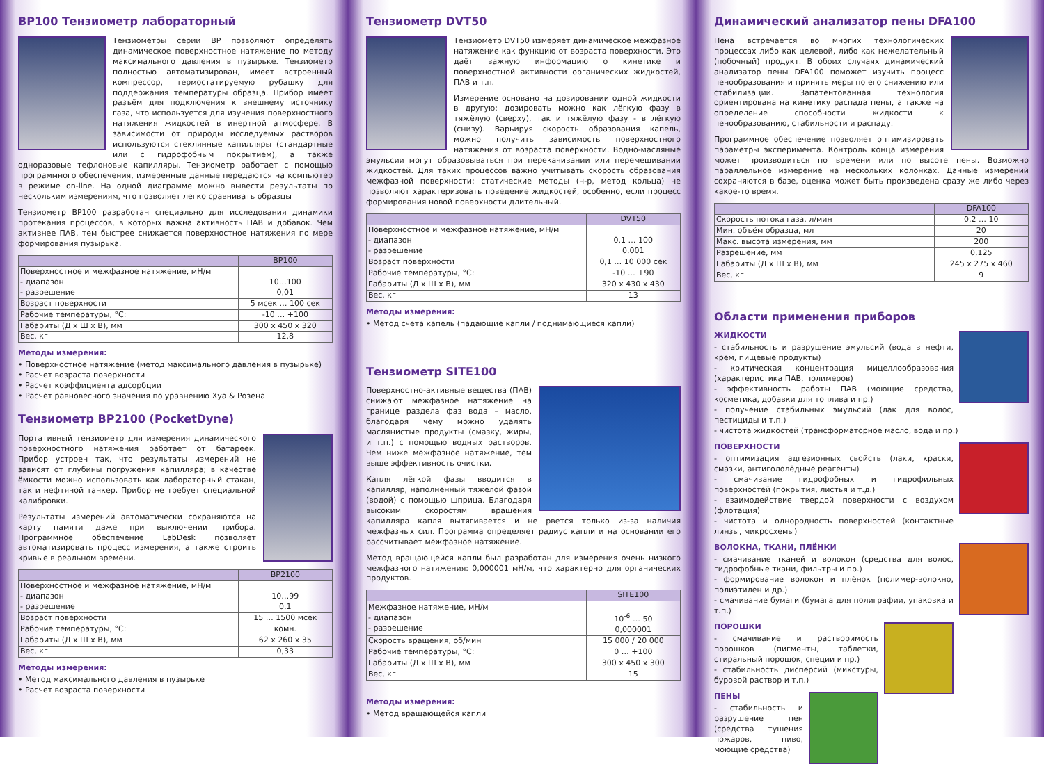BP100 Тензиометр лабораторный
Тензиометры серии BP позволяют определять динамическое поверхностное натяжение по методу максимального давления в пузырьке. Тензиометр полностью автоматизирован, имеет встроенный компрессор, термостатируемую рубашку для поддержания температуры образца. Прибор имеет разъём для подключения к внешнему источнику газа, что используется для изучения поверхностного натяжения жидкостей в инертной атмосфере. В зависимости от природы исследуемых растворов используются стеклянные капилляры (стандартные или с гидрофобным покрытием), а также одноразовые тефлоновые капилляры. Тензиометр работает с помощью программного обеспечения, измеренные данные передаются на компьютер в режиме on-line. На одной диаграмме можно вывести результаты по нескольким измерениям, что позволяет легко сравнивать образцы
Тензиометр BP100 разработан специально для исследования динамики протекания процессов, в которых важна активность ПАВ и добавок. Чем активнее ПАВ, тем быстрее снижается поверхностное натяжения по мере формирования пузырька.
| | BP100 |
| --- | --- |
| Поверхностное и межфазное натяжение, мН/м - диапазон - разрешение | 10…100 0,01 |
| Возраст поверхности | 5 мсек … 100 сек |
| Рабочие температуры, °C: | -10 … +100 |
| Габариты (Д х Ш х В), мм | 300 x 450 x 320 |
| Вес, кг | 12,8 |
Методы измерения:
• Поверхностное натяжение (метод максимального давления в пузырьке)
• Расчет возраста поверхности
• Расчет коэффициента адсорбции
• Расчет равновесного значения по уравнению Хуа & Розена
Тензиометр BP2100 (PocketDyne)
Портативный тензиометр для измерения динамического поверхностного натяжения работает от батареек. Прибор устроен так, что результаты измерений не зависят от глубины погружения капилляра; в качестве ёмкости можно использовать как лабораторный стакан, так и нефтяной танкер. Прибор не требует специальной калибровки.
Результаты измерений автоматически сохраняются на карту памяти даже при выключении прибора. Программное обеспечение LabDesk позволяет автоматизировать процесс измерения, а также строить кривые в реальном времени.
| | BP2100 |
| --- | --- |
| Поверхностное и межфазное натяжение, мН/м - диапазон - разрешение | 10…99 0,1 |
| Возраст поверхности | 15 … 1500 мсек |
| Рабочие температуры, °C: | комн. |
| Габариты (Д х Ш х В), мм | 62 x 260 x 35 |
| Вес, кг | 0,33 |
Методы измерения:
• Метод максимального давления в пузырьке
• Расчет возраста поверхности
Тензиометр DVT50
Тензиометр DVT50 измеряет динамическое межфазное натяжение как функцию от возраста поверхности. Это даёт важную информацию о кинетике и поверхностной активности органических жидкостей, ПАВ и т.п.
Измерение основано на дозировании одной жидкости в другую; дозировать можно как лёгкую фазу в тяжёлую (сверху), так и тяжёлую фазу - в лёгкую (снизу). Варьируя скорость образования капель, можно получить зависимость поверхностного натяжения от возраста поверхности. Водно-масляные эмульсии могут образовываться при перекачивании или перемешивании жидкостей. Для таких процессов важно учитывать скорость образования межфазной поверхности: статические методы (н-р, метод кольца) не позволяют характеризовать поведение жидкостей, особенно, если процесс формирования новой поверхности длительный.
| | DVT50 |
| --- | --- |
| Поверхностное и межфазное натяжение, мН/м - диапазон - разрешение | 0,1 … 100 0,001 |
| Возраст поверхности | 0,1 … 10 000 сек |
| Рабочие температуры, °C: | -10 … +90 |
| Габариты (Д х Ш х В), мм | 320 x 430 x 430 |
| Вес, кг | 13 |
Методы измерения:
• Метод счета капель (падающие капли / поднимающиеся капли)
Тензиометр SITE100
Поверхностно-активные вещества (ПАВ) снижают межфазное натяжение на границе раздела фаз вода – масло, благодаря чему можно удалять маслянистые продукты (смазку, жиры, и т.п.) с помощью водных растворов. Чем ниже межфазное натяжение, тем выше эффективность очистки.
Капля лёгкой фазы вводится в капилляр, наполненный тяжелой фазой (водой) с помощью шприца. Благодаря высоким скоростям вращения капилляра капля вытягивается и не рвется только из-за наличия межфазных сил. Программа определяет радиус капли и на основании его рассчитывает межфазное натяжение.
Метод вращающейся капли был разработан для измерения очень низкого межфазного натяжения: 0,000001 мН/м, что характерно для органических продуктов.
| | SITE100 |
| --- | --- |
| Межфазное натяжение, мН/м - диапазон - разрешение | 10<sup>-6</sup> … 50 0,000001 |
| Скорость вращения, об/мин | 15 000 / 20 000 |
| Рабочие температуры, °C: | 0 … +100 |
| Габариты (Д х Ш х В), мм | 300 x 450 x 300 |
| Вес, кг | 15 |
Методы измерения:
• Метод вращающейся капли
Динамический анализатор пены DFA100
Пена встречается во многих технологических процессах либо как целевой, либо как нежелательный (побочный) продукт. В обоих случаях динамический анализатор пены DFA100 поможет изучить процесс пенообразования и принять меры по его снижению или стабилизации. Запатентованная технология ориентирована на кинетику распада пены, а также на определение способности жидкости к пенообразованию, стабильности и распаду.
Программное обеспечение позволяет оптимизировать параметры эксперимента. Контроль конца измерения может производиться по времени или по высоте пены. Возможно параллельное измерение на нескольких колонках. Данные измерений сохраняются в базе, оценка может быть произведена сразу же либо через какое-то время.
| | DFA100 |
| --- | --- |
| Скорость потока газа, л/мин | 0,2 … 10 |
| Мин. объём образца, мл | 20 |
| Макс. высота измерения, мм | 200 |
| Разрешение, мм | 0,125 |
| Габариты (Д х Ш х В), мм | 245 x 275 x 460 |
| Вес, кг | 9 |
Области применения приборов
ЖИДКОСТИ
- стабильность и разрушение эмульсий (вода в нефти, крем, пищевые продукты)
- критическая концентрация мицеллообразования (характеристика ПАВ, полимеров)
- эффективность работы ПАВ (моющие средства, косметика, добавки для топлива и пр.)
- получение стабильных эмульсий (лак для волос, пестициды и т.п.)
- чистота жидкостей (трансформаторное масло, вода и пр.)
ПОВЕРХНОСТИ
- оптимизация адгезионных свойств (лаки, краски, смазки, антигололёдные реагенты)
- смачивание гидрофобных и гидрофильных поверхностей (покрытия, листья и т.д.)
- взаимодействие твердой поверхности с воздухом (флотация)
- чистота и однородность поверхностей (контактные линзы, микросхемы)
ВОЛОКНА, ТКАНИ, ПЛЁНКИ
- смачивание тканей и волокон (средства для волос, гидрофобные ткани, фильтры и пр.)
- формирование волокон и плёнок (полимер-волокно, полиэтилен и др.)
- смачивание бумаги (бумага для полиграфии, упаковка и т.п.)
ПОРОШКИ
- смачивание и растворимость порошков (пигменты, таблетки, стиральный порошок, специи и пр.)
- стабильность дисперсий (микстуры, буровой раствор и т.п.)
ПЕНЫ
- стабильность и разрушение пен (средства тушения пожаров, пиво, моющие средства)